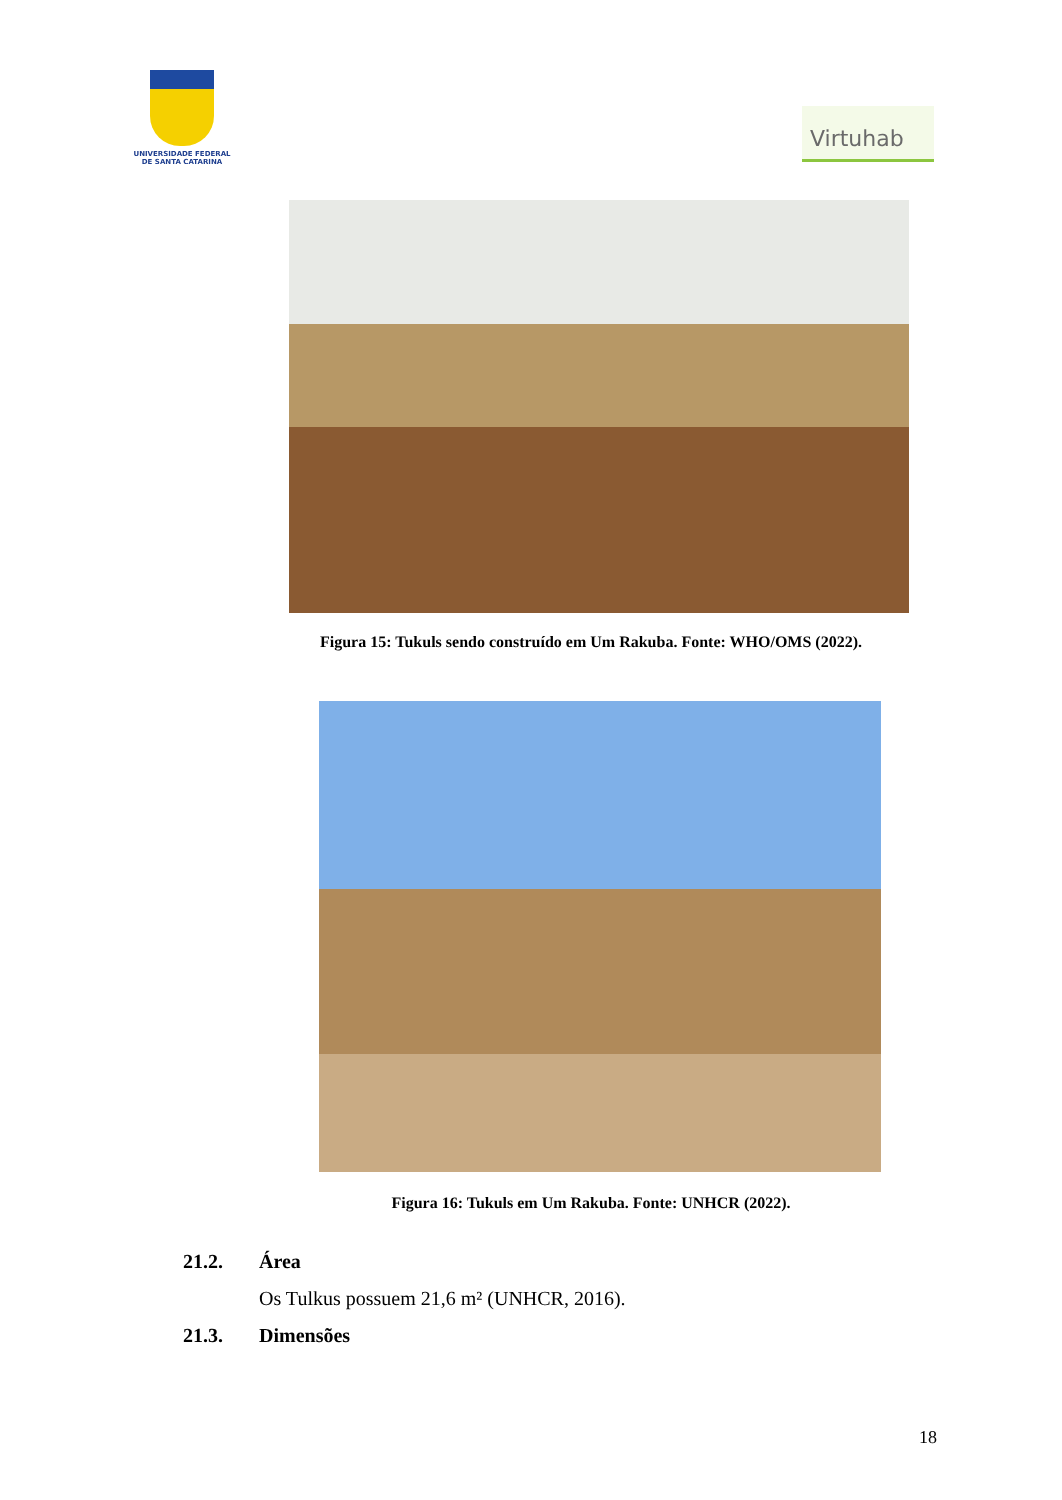UNIVERSIDADE FEDERAL
DE SANTA CATARINA
Virtuhab
Figura 15: Tukuls sendo construído em Um Rakuba. Fonte: WHO/OMS (2022).
Figura 16: Tukuls em Um Rakuba. Fonte: UNHCR (2022).
21.2. Área
Os Tulkus possuem 21,6 m² (UNHCR, 2016).
21.3. Dimensões
18